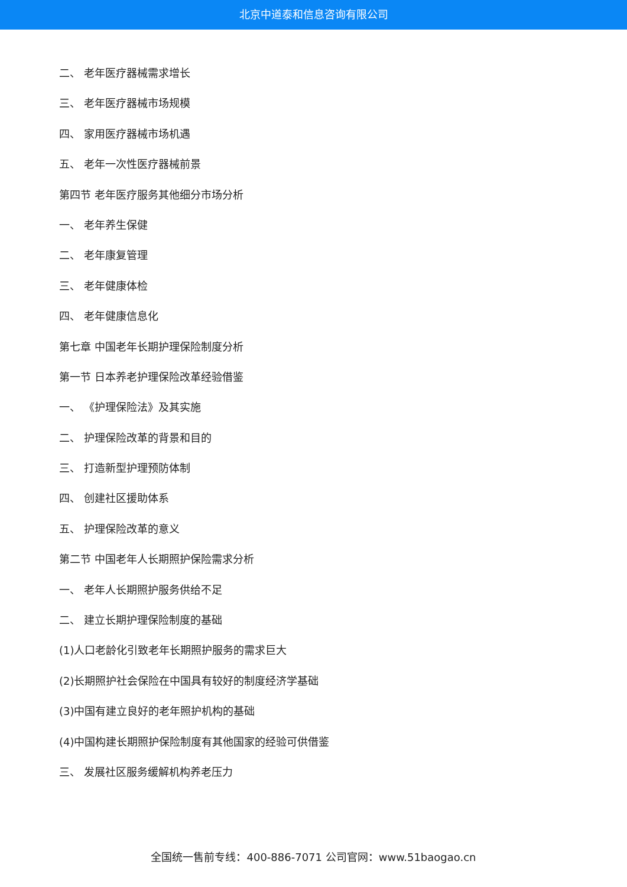北京中道泰和信息咨询有限公司
二、 老年医疗器械需求增长
三、 老年医疗器械市场规模
四、 家用医疗器械市场机遇
五、 老年一次性医疗器械前景
第四节 老年医疗服务其他细分市场分析
一、 老年养生保健
二、 老年康复管理
三、 老年健康体检
四、 老年健康信息化
第七章 中国老年长期护理保险制度分析
第一节 日本养老护理保险改革经验借鉴
一、 《护理保险法》及其实施
二、 护理保险改革的背景和目的
三、 打造新型护理预防体制
四、 创建社区援助体系
五、 护理保险改革的意义
第二节 中国老年人长期照护保险需求分析
一、 老年人长期照护服务供给不足
二、 建立长期护理保险制度的基础
(1)人口老龄化引致老年长期照护服务的需求巨大
(2)长期照护社会保险在中国具有较好的制度经济学基础
(3)中国有建立良好的老年照护机构的基础
(4)中国构建长期照护保险制度有其他国家的经验可供借鉴
三、 发展社区服务缓解机构养老压力
全国统一售前专线：400-886-7071 公司官网：www.51baogao.cn